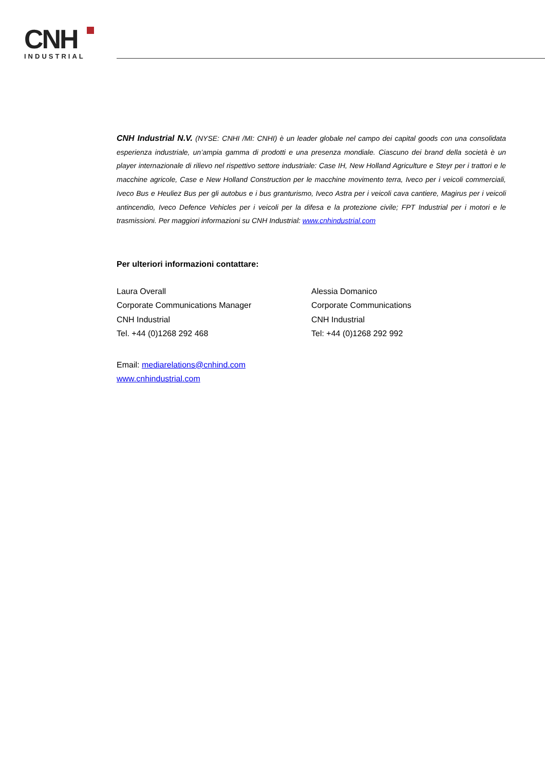CNH
INDUSTRIAL
CNH Industrial N.V. (NYSE: CNHI /MI: CNHI) è un leader globale nel campo dei capital goods con una consolidata esperienza industriale, un’ampia gamma di prodotti e una presenza mondiale. Ciascuno dei brand della società è un player internazionale di rilievo nel rispettivo settore industriale: Case IH, New Holland Agriculture e Steyr per i trattori e le macchine agricole, Case e New Holland Construction per le macchine movimento terra, Iveco per i veicoli commerciali, Iveco Bus e Heuliez Bus per gli autobus e i bus granturismo, Iveco Astra per i veicoli cava cantiere, Magirus per i veicoli antincendio, Iveco Defence Vehicles per i veicoli per la difesa e la protezione civile; FPT Industrial per i motori e le trasmissioni. Per maggiori informazioni su CNH Industrial: www.cnhindustrial.com
Per ulteriori informazioni contattare:
Laura Overall
Corporate Communications Manager
CNH Industrial
Tel. +44 (0)1268 292 468
Alessia Domanico
Corporate Communications
CNH Industrial
Tel: +44 (0)1268 292 992
Email: mediarelations@cnhind.com
www.cnhindustrial.com